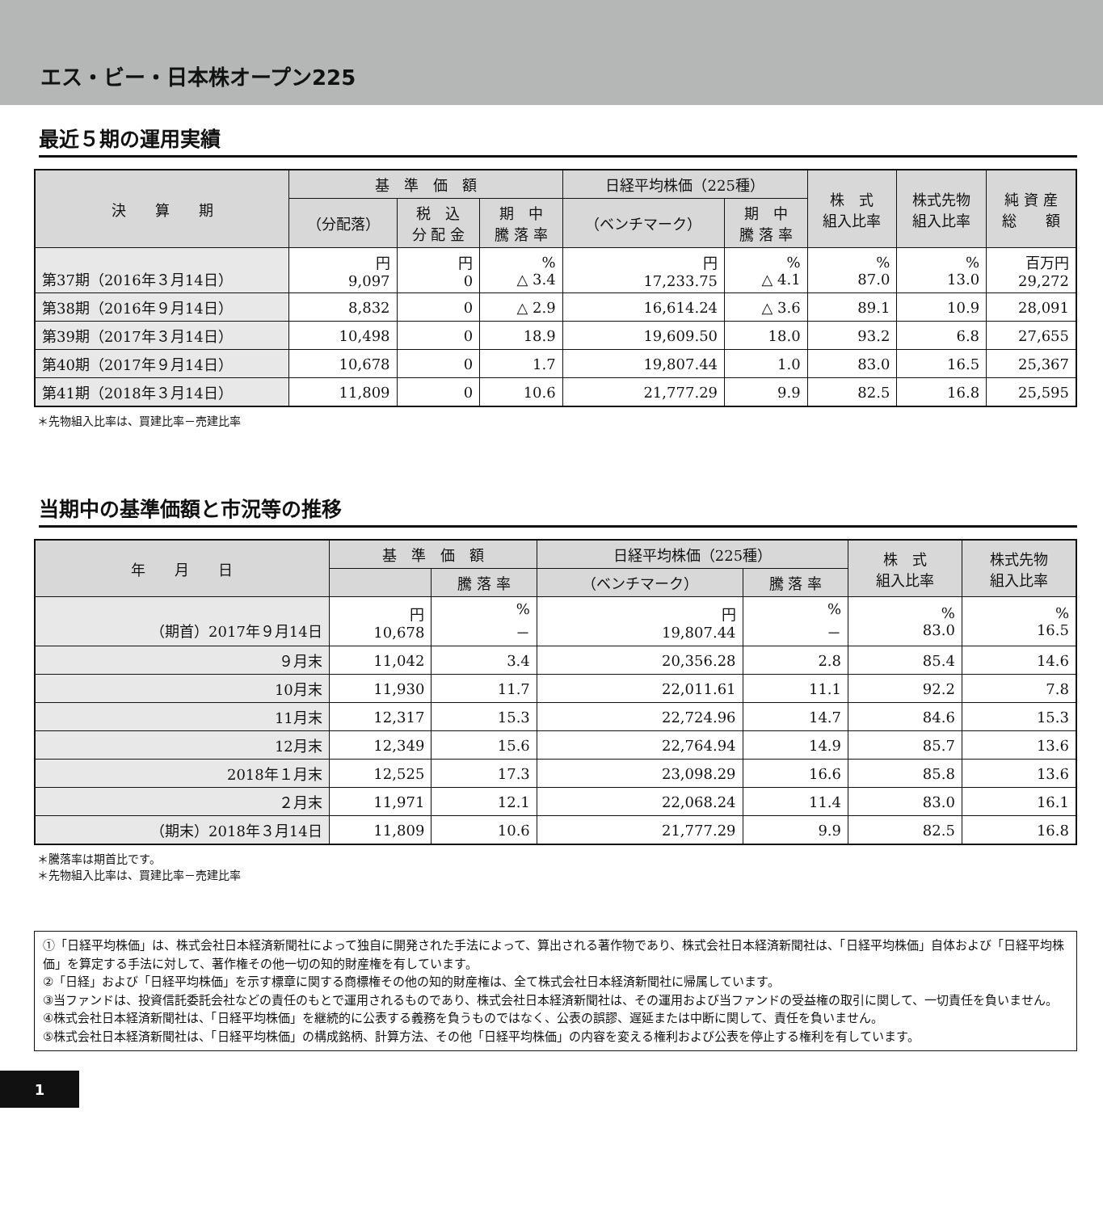エス・ビー・日本株オープン225
最近５期の運用実績
| 決 算 期 | 基 準 価 額 | | | 日経平均株価（225種） | | 株 式 組入比率 | 株式先物 組入比率 | 純 資 産 総 額 |
| --- | --- | --- | --- | --- | --- | --- | --- | --- |
| | （分配落） | 税 込 分 配 金 | 期 中 騰 落 率 | （ベンチマーク） | 期 中 騰 落 率 | | | |
| 第37期（2016年３月14日） | 円 9,097 | 円 0 | % △ 3.4 | 円 17,233.75 | % △ 4.1 | % 87.0 | % 13.0 | 百万円 29,272 |
| 第38期（2016年９月14日） | 8,832 | 0 | △ 2.9 | 16,614.24 | △ 3.6 | 89.1 | 10.9 | 28,091 |
| 第39期（2017年３月14日） | 10,498 | 0 | 18.9 | 19,609.50 | 18.0 | 93.2 | 6.8 | 27,655 |
| 第40期（2017年９月14日） | 10,678 | 0 | 1.7 | 19,807.44 | 1.0 | 83.0 | 16.5 | 25,367 |
| 第41期（2018年３月14日） | 11,809 | 0 | 10.6 | 21,777.29 | 9.9 | 82.5 | 16.8 | 25,595 |
＊先物組入比率は、買建比率－売建比率
当期中の基準価額と市況等の推移
| 年 月 日 | 基 準 価 額 | | 日経平均株価（225種） | | 株 式 組入比率 | 株式先物 組入比率 |
| --- | --- | --- | --- | --- | --- | --- |
| | | 騰 落 率 | （ベンチマーク） | 騰 落 率 | | |
| （期首）2017年９月14日 | 円 10,678 | % － | 円 19,807.44 | % － | % 83.0 | % 16.5 |
| ９月末 | 11,042 | 3.4 | 20,356.28 | 2.8 | 85.4 | 14.6 |
| 10月末 | 11,930 | 11.7 | 22,011.61 | 11.1 | 92.2 | 7.8 |
| 11月末 | 12,317 | 15.3 | 22,724.96 | 14.7 | 84.6 | 15.3 |
| 12月末 | 12,349 | 15.6 | 22,764.94 | 14.9 | 85.7 | 13.6 |
| 2018年１月末 | 12,525 | 17.3 | 23,098.29 | 16.6 | 85.8 | 13.6 |
| ２月末 | 11,971 | 12.1 | 22,068.24 | 11.4 | 83.0 | 16.1 |
| （期末）2018年３月14日 | 11,809 | 10.6 | 21,777.29 | 9.9 | 82.5 | 16.8 |
＊騰落率は期首比です。
＊先物組入比率は、買建比率－売建比率
①「日経平均株価」は、株式会社日本経済新聞社によって独自に開発された手法によって、算出される著作物であり、株式会社日本経済新聞社は、「日経平均株価」自体および「日経平均株価」を算定する手法に対して、著作権その他一切の知的財産権を有しています。
②「日経」および「日経平均株価」を示す標章に関する商標権その他の知的財産権は、全て株式会社日本経済新聞社に帰属しています。
③当ファンドは、投資信託委託会社などの責任のもとで運用されるものであり、株式会社日本経済新聞社は、その運用および当ファンドの受益権の取引に関して、一切責任を負いません。
④株式会社日本経済新聞社は、「日経平均株価」を継続的に公表する義務を負うものではなく、公表の誤謬、遅延または中断に関して、責任を負いません。
⑤株式会社日本経済新聞社は、「日経平均株価」の構成銘柄、計算方法、その他「日経平均株価」の内容を変える権利および公表を停止する権利を有しています。
1